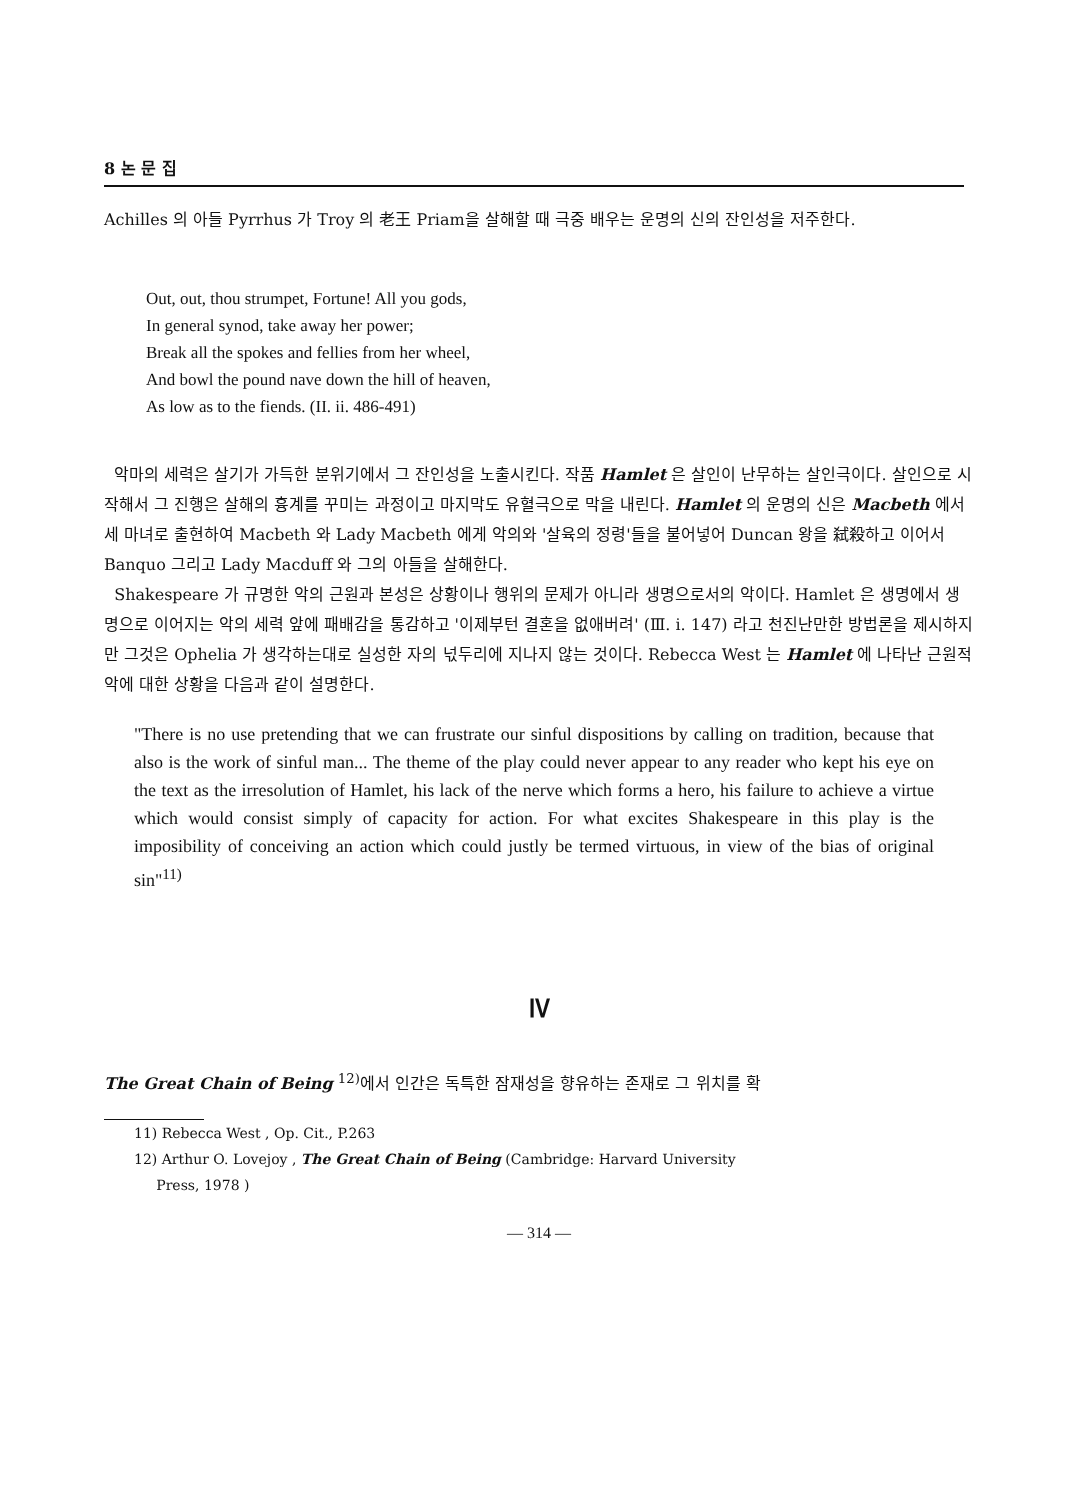8 논 문 집
Achilles 의 아들 Pyrrhus 가 Troy 의 老王 Priam을 살해할 때 극중 배우는 운명의 신의 잔인성을 저주한다.
Out, out, thou strumpet, Fortune! All you gods,
In general synod, take away her power;
Break all the spokes and fellies from her wheel,
And bowl the pound nave down the hill of heaven,
As low as to the fiends. (II. ii. 486-491)
악마의 세력은 살기가 가득한 분위기에서 그 잔인성을 노출시킨다. 작품 Hamlet 은 살인이 난무하는 살인극이다. 살인으로 시작해서 그 진행은 살해의 흉계를 꾸미는 과정이고 마지막도 유혈극으로 막을 내린다. Hamlet 의 운명의 신은 Macbeth 에서 세 마녀로 출현하여 Macbeth 와 Lady Macbeth 에게 악의와 '살육의 정령'들을 불어넣어 Duncan 왕을 弑殺하고 이어서 Banquo 그리고 Lady Macduff 와 그의 아들을 살해한다.
Shakespeare 가 규명한 악의 근원과 본성은 상황이나 행위의 문제가 아니라 생명으로서의 악이다. Hamlet 은 생명에서 생명으로 이어지는 악의 세력 앞에 패배감을 통감하고 '이제부턴 결혼을 없애버려' (Ⅲ. i. 147) 라고 천진난만한 방법론을 제시하지만 그것은 Ophelia 가 생각하는대로 실성한 자의 넋두리에 지나지 않는 것이다. Rebecca West 는 Hamlet 에 나타난 근원적 악에 대한 상황을 다음과 같이 설명한다.
"There is no use pretending that we can frustrate our sinful dispositions by calling on tradition, because that also is the work of sinful man... The theme of the play could never appear to any reader who kept his eye on the text as the irresolution of Hamlet, his lack of the nerve which forms a hero, his failure to achieve a virtue which would consist simply of capacity for action. For what excites Shakespeare in this play is the imposibility of conceiving an action which could justly be termed virtuous, in view of the bias of original sin"<sup>11)</sup>
Ⅳ
The Great Chain of Being <sup>12)</sup>에서 인간은 독특한 잠재성을 향유하는 존재로 그 위치를 확
11) Rebecca West , Op. Cit., P.263
12) Arthur O. Lovejoy , The Great Chain of Being (Cambridge: Harvard University
Press, 1978 )
— 314 —